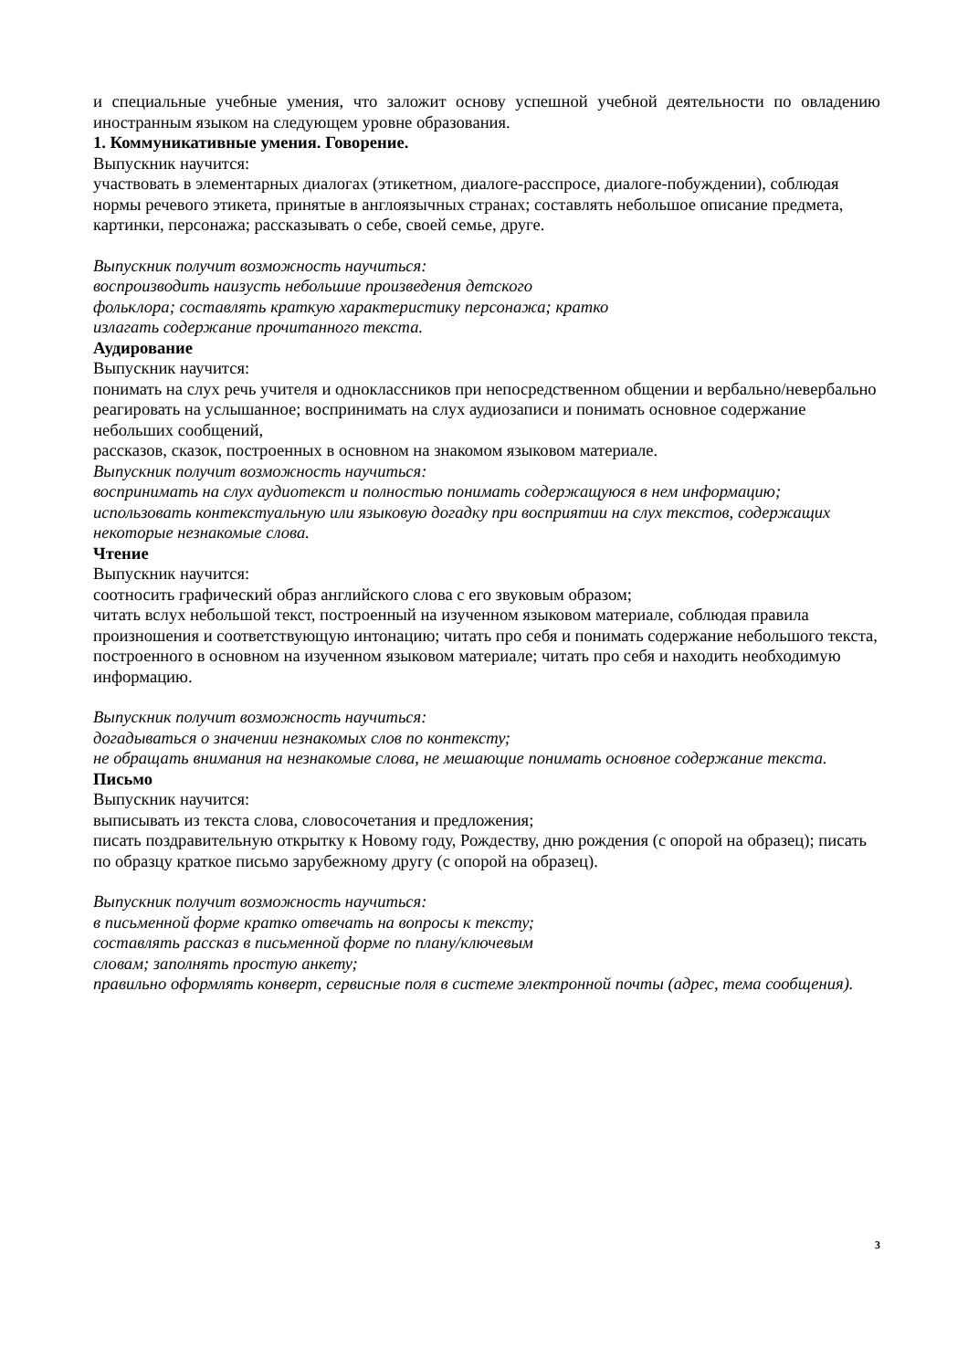и специальные учебные умения, что заложит основу успешной учебной деятельности по овладению иностранным языком на следующем уровне образования.
1. Коммуникативные умения. Говорение.
Выпускник научится:
участвовать в элементарных диалогах (этикетном, диалоге-расспросе, диалоге-побуждении), соблюдая нормы речевого этикета, принятые в англоязычных странах; составлять небольшое описание предмета, картинки, персонажа; рассказывать о себе, своей семье, друге.
Выпускник получит возможность научиться:
воспроизводить наизусть небольшие произведения детского
фольклора; составлять краткую характеристику персонажа; кратко
излагать содержание прочитанного текста.
Аудирование
Выпускник научится:
понимать на слух речь учителя и одноклассников при непосредственном общении и вербально/невербально реагировать на услышанное; воспринимать на слух аудиозаписи и понимать основное содержание небольших сообщений,
рассказов, сказок, построенных в основном на знакомом языковом материале.
Выпускник получит возможность научиться:
воспринимать на слух аудиотекст и полностью понимать содержащуюся в нем информацию; использовать контекстуальную или языковую догадку при восприятии на слух текстов, содержащих некоторые незнакомые слова.
Чтение
Выпускник научится:
соотносить графический образ английского слова с его звуковым образом;
читать вслух небольшой текст, построенный на изученном языковом материале, соблюдая правила произношения и соответствующую интонацию; читать про себя и понимать содержание небольшого текста, построенного в основном на изученном языковом материале; читать про себя и находить необходимую информацию.
Выпускник получит возможность научиться:
догадываться о значении незнакомых слов по контексту;
не обращать внимания на незнакомые слова, не мешающие понимать основное содержание текста.
Письмо
Выпускник научится:
выписывать из текста слова, словосочетания и предложения;
писать поздравительную открытку к Новому году, Рождеству, дню рождения (с опорой на образец); писать по образцу краткое письмо зарубежному другу (с опорой на образец).
Выпускник получит возможность научиться:
в письменной форме кратко отвечать на вопросы к тексту;
составлять рассказ в письменной форме по плану/ключевым
словам; заполнять простую анкету;
правильно оформлять конверт, сервисные поля в системе электронной почты (адрес, тема сообщения).
3